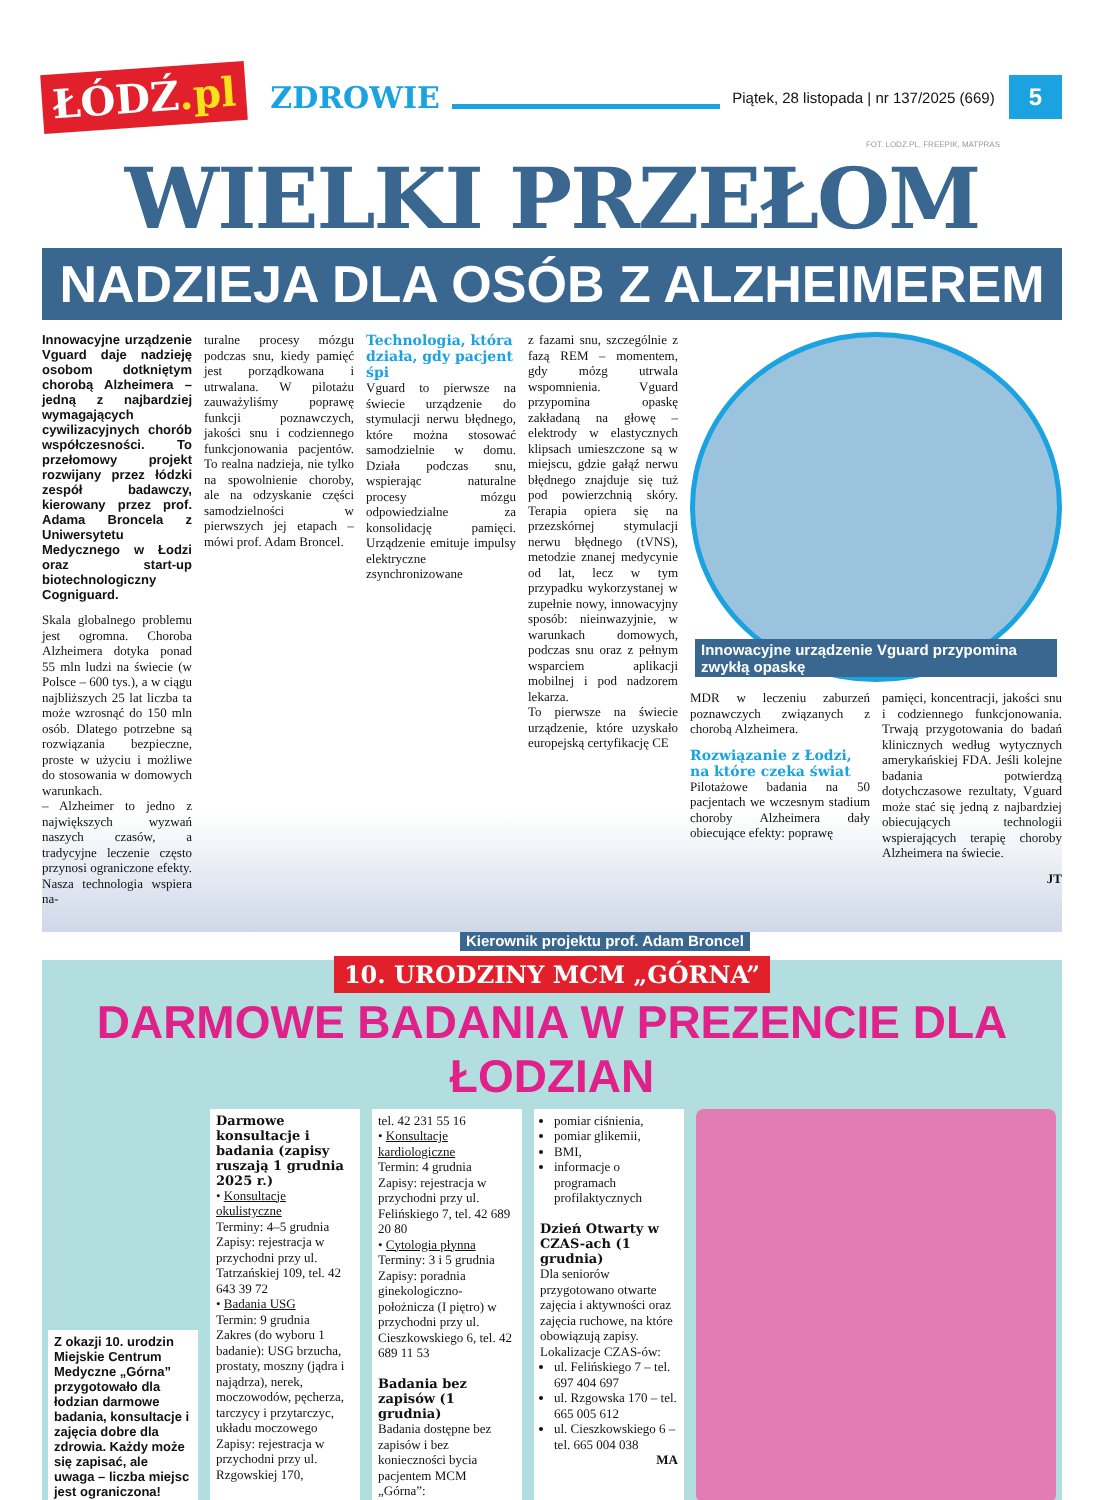ŁÓDŹ.pl
ZDROWIE
Piątek, 28 listopada | nr 137/2025 (669)
5
FOT. LODZ.PL, FREEPIK, MATPRAS
WIELKI PRZEŁOM
NADZIEJA DLA OSÓB Z ALZHEIMEREM
Innowacyjne urządzenie Vguard daje nadzieję osobom dotkniętym chorobą Alzheimera – jedną z najbardziej wymagających cywilizacyjnych chorób współczesności. To przełomowy projekt rozwijany przez łódzki zespół badawczy, kierowany przez prof. Adama Broncela z Uniwersytetu Medycznego w Łodzi oraz start-up biotechnologiczny Cogniguard.
Skala globalnego problemu jest ogromna. Choroba Alzheimera dotyka ponad 55 mln ludzi na świecie (w Polsce – 600 tys.), a w ciągu najbliższych 25 lat liczba ta może wzrosnąć do 150 mln osób. Dlatego potrzebne są rozwiązania bezpieczne, proste w użyciu i możliwe do stosowania w domowych warunkach.
– Alzheimer to jedno z największych wyzwań naszych czasów, a tradycyjne leczenie często przynosi ograniczone efekty. Nasza technologia wspiera na-
turalne procesy mózgu podczas snu, kiedy pamięć jest porządkowana i utrwalana. W pilotażu zauważyliśmy poprawę funkcji poznawczych, jakości snu i codziennego funkcjonowania pacjentów. To realna nadzieja, nie tylko na spowolnienie choroby, ale na odzyskanie części samodzielności w pierwszych jej etapach – mówi prof. Adam Broncel.
Technologia, która działa, gdy pacjent śpi
Vguard to pierwsze na świecie urządzenie do stymulacji nerwu błędnego, które można stosować samodzielnie w domu. Działa podczas snu, wspierając naturalne procesy mózgu odpowiedzialne za konsolidację pamięci. Urządzenie emituje impulsy elektryczne zsynchronizowane
z fazami snu, szczególnie z fazą REM – momentem, gdy mózg utrwala wspomnienia. Vguard przypomina opaskę zakładaną na głowę – elektrody w elastycznych klipsach umieszczone są w miejscu, gdzie gałąź nerwu błędnego znajduje się tuż pod powierzchnią skóry. Terapia opiera się na przezskórnej stymulacji nerwu błędnego (tVNS), metodzie znanej medycynie od lat, lecz w tym przypadku wykorzystanej w zupełnie nowy, innowacyjny sposób: nieinwazyjnie, w warunkach domowych, podczas snu oraz z pełnym wsparciem aplikacji mobilnej i pod nadzorem lekarza.
To pierwsze na świecie urządzenie, które uzyskało europejską certyfikację CE
Innowacyjne urządzenie Vguard przypomina zwykłą opaskę
MDR w leczeniu zaburzeń poznawczych związanych z chorobą Alzheimera.
Rozwiązanie z Łodzi, na które czeka świat
Pilotażowe badania na 50 pacjentach we wczesnym stadium choroby Alzheimera dały obiecujące efekty: poprawę
pamięci, koncentracji, jakości snu i codziennego funkcjonowania. Trwają przygotowania do badań klinicznych według wytycznych amerykańskiej FDA. Jeśli kolejne badania potwierdzą dotychczasowe rezultaty, Vguard może stać się jedną z najbardziej obiecujących technologii wspierających terapię choroby Alzheimera na świecie.
JT
Kierownik projektu prof. Adam Broncel
10. URODZINY MCM „GÓRNA”
DARMOWE BADANIA W PREZENCIE DLA ŁODZIAN
Z okazji 10. urodzin Miejskie Centrum Medyczne „Górna” przygotowało dla łodzian darmowe badania, konsultacje i zajęcia dobre dla zdrowia. Każdy może się zapisać, ale uwaga – liczba miejsc jest ograniczona!
Darmowe konsultacje i badania (zapisy ruszają 1 grudnia 2025 r.)
• Konsultacje okulistyczne
Terminy: 4–5 grudnia
Zapisy: rejestracja w przychodni przy ul. Tatrzańskiej 109, tel. 42 643 39 72
• Badania USG
Termin: 9 grudnia
Zakres (do wyboru 1 badanie): USG brzucha, prostaty, moszny (jądra i najądrza), nerek, moczowodów, pęcherza, tarczycy i przytarczyc, układu moczowego
Zapisy: rejestracja w przychodni przy ul. Rzgowskiej 170,
tel. 42 231 55 16
• Konsultacje kardiologiczne
Termin: 4 grudnia
Zapisy: rejestracja w przychodni przy ul. Felińskiego 7, tel. 42 689 20 80
• Cytologia płynna
Terminy: 3 i 5 grudnia
Zapisy: poradnia ginekologiczno-położnicza (I piętro) w przychodni przy ul. Cieszkowskiego 6, tel. 42 689 11 53
Badania bez zapisów (1 grudnia)
Badania dostępne bez zapisów i bez konieczności bycia pacjentem MCM „Górna”:
pomiar ciśnienia,
pomiar glikemii,
BMI,
informacje o programach profilaktycznych
Dzień Otwarty w CZAS-ach (1 grudnia)
Dla seniorów przygotowano otwarte zajęcia i aktywności oraz zajęcia ruchowe, na które obowiązują zapisy.
Lokalizacje CZAS-ów:
ul. Felińskiego 7 – tel. 697 404 697
ul. Rzgowska 170 – tel. 665 005 612
ul. Cieszkowskiego 6 – tel. 665 004 038
MA